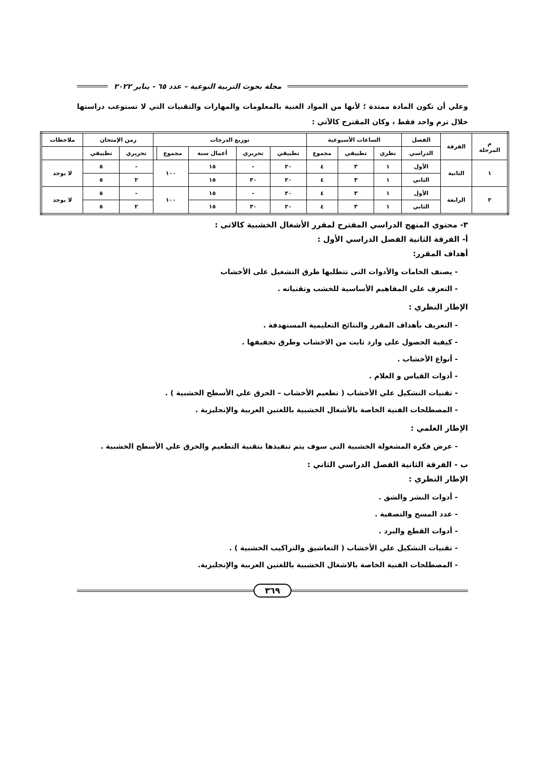مجلة بحوث التربية النوعية – عدد ٦٥ - يناير ٢٠٢٢
وعلي أن تكون المادة ممتدة ؛ لأنها من المواد الغنية بالمعلومات والمهارات والتقنيات التي لا تستوعب دراستها خلال ترم واحد فقط ، وكان المقترح كالآتي :
| م المرحلة | الفرقة | الفصل | الساعات الأسبوعية | | | توزيع الدرجات | | | | | زمن الإمتحان | | ملاحظات |
| --- | --- | --- | --- | --- | --- | --- | --- | --- | --- | --- | --- | --- | --- |
| | | الدراسي | نظري | تطبيقي | مجموع | تطبيقي | تحريري | أعمال سنة | مجموع | | تحريري | تطبيقي | |
| ١ | الثانية | الأول | ١ | ٣ | ٤ | ٢٠ | - | ١٥ | ١٠٠ | | - | ٥ | لا يوجد |
| | | الثاني | ١ | ٣ | ٤ | ٢٠ | ٣٠ | ١٥ | | | ٢ | ٥ | |
| ٢ | الرابعة | الأول | ١ | ٣ | ٤ | ٢٠ | - | ١٥ | ١٠٠ | | - | ٥ | لا يوجد |
| | | الثاني | ١ | ٣ | ٤ | ٢٠ | ٣٠ | ١٥ | | | ٢ | ٥ | |
٣- محتوي المنهج الدراسي المقترح لمقرر الأشغال الخشبية كالاتى :
أ- الفرقة الثانية الفصل الدراسي الأول :
أهداف المقرر:
- يصنف الخامات والأدوات التى تتطلبها طرق التشغيل على الأخشاب
- التعرف علي المفاهيم الأساسية للخشب وتقنياته .
الإطار النظري :
- التعريف بأهداف المقرر والنتائج التعليمية المستهدفة .
- كيفية الحصول على وارد ثابت من الاخشاب وطرق تجفيفها .
- أنواع الأخشاب .
- أدوات القياس و العلام .
- تقنيات التشكيل علي الأخشاب ( تطعيم الأخشاب – الحرق علي الأسطح الخشبية ) .
- المصطلحات الفنية الخاصة بالأشغال الخشبية باللغتين العربية والإنجليزية .
الإطار العلمي :
- عرض فكرة المشغولة الخشبية التى سوف يتم تنفيذها بتقنية التطعيم والحرق علي الأسطح الخشبية .
ب - الفرقة الثانية الفصل الدراسي الثاني :
الإطار النظري :
- أدوات النشر والشق .
- عدد المسح والتصفية .
- أدوات القطع والبرد .
- تقنيات التشكيل علي الأخشاب ( التعاشيق والتراكيب الخشبية ) .
- المصطلحات الفنية الخاصة بالاشغال الخشبية باللغتين العربية والإنجليزية.
٣٦٩